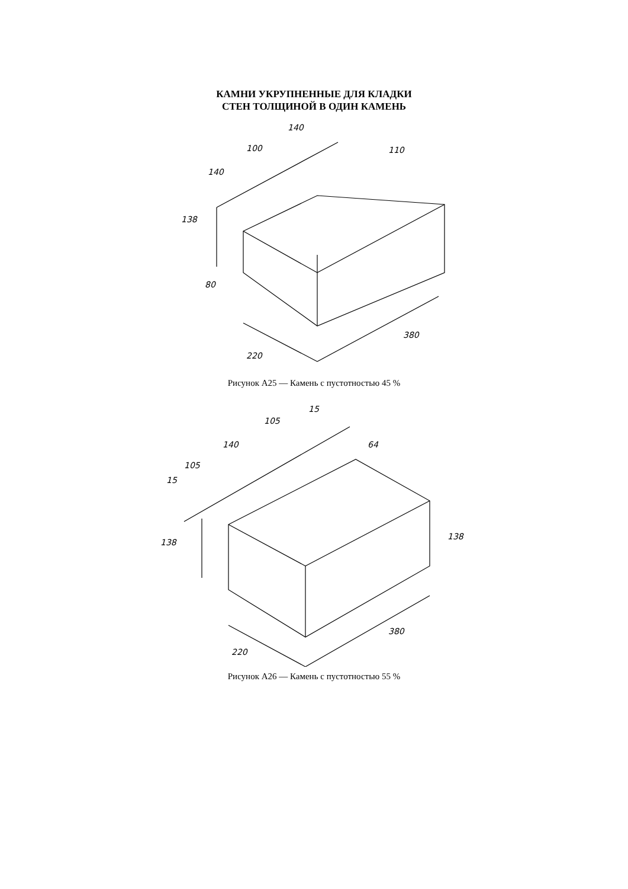КАМНИ УКРУПНЕННЫЕ ДЛЯ КЛАДКИ
СТЕН ТОЛЩИНОЙ В ОДИН КАМЕНЬ
140
100
140
110
138
80
220
380
Рисунок А25 — Камень с пустотностью 45 %
15
105
140
105
15
64
138
138
220
380
Рисунок А26 — Камень с пустотностью 55 %